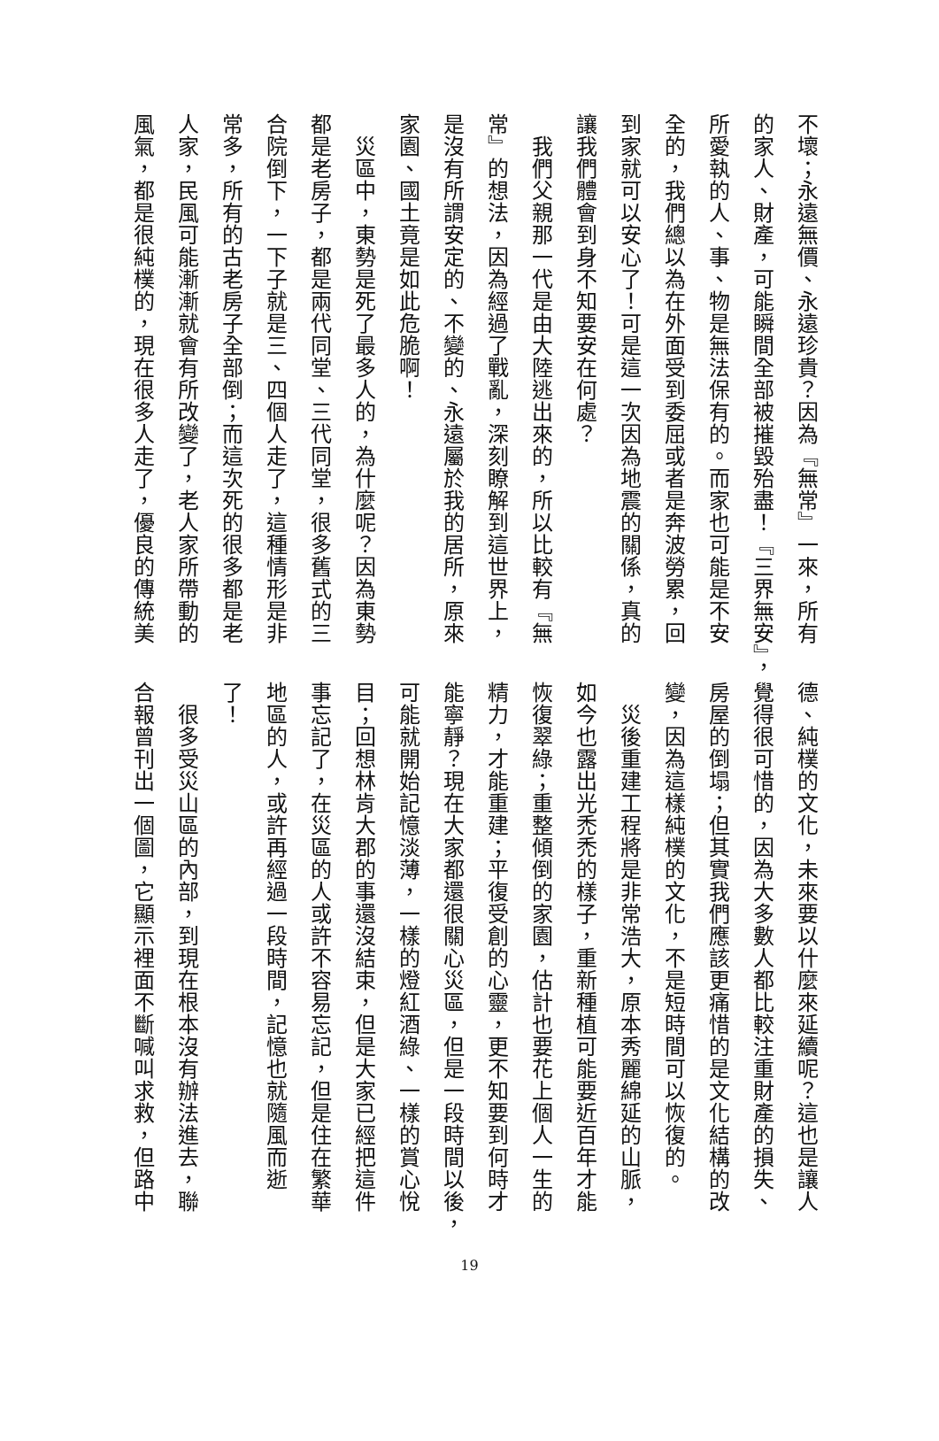不壞；永遠無價、永遠珍貴？因為『無常』一來，所有
的家人、財產，可能瞬間全部被摧毀殆盡！『三界無安』，
所愛執的人、事、物是無法保有的。而家也可能是不安
全的，我們總以為在外面受到委屈或者是奔波勞累，回
到家就可以安心了！可是這一次因為地震的關係，真的
讓我們體會到身不知要安在何處？
　我們父親那一代是由大陸逃出來的，所以比較有『無
常』的想法，因為經過了戰亂，深刻瞭解到這世界上，
是沒有所謂安定的、不變的、永遠屬於我的居所，原來
家園、國土竟是如此危脆啊！
　災區中，東勢是死了最多人的，為什麼呢？因為東勢
都是老房子，都是兩代同堂、三代同堂，很多舊式的三
合院倒下，一下子就是三、四個人走了，這種情形是非
常多，所有的古老房子全部倒；而這次死的很多都是老
人家，民風可能漸漸就會有所改變了，老人家所帶動的
風氣，都是很純樸的，現在很多人走了，優良的傳統美
德、純樸的文化，未來要以什麼來延續呢？這也是讓人
覺得很可惜的，因為大多數人都比較注重財產的損失、
房屋的倒塌；但其實我們應該更痛惜的是文化結構的改
變，因為這樣純樸的文化，不是短時間可以恢復的。
　災後重建工程將是非常浩大，原本秀麗綿延的山脈，
如今也露出光禿禿的樣子，重新種植可能要近百年才能
恢復翠綠；重整傾倒的家園，估計也要花上個人一生的
精力，才能重建；平復受創的心靈，更不知要到何時才
能寧靜？現在大家都還很關心災區，但是一段時間以後，
可能就開始記憶淡薄，一樣的燈紅酒綠、一樣的賞心悅
目；回想林肯大郡的事還沒結束，但是大家已經把這件
事忘記了，在災區的人或許不容易忘記，但是住在繁華
地區的人，或許再經過一段時間，記憶也就隨風而逝
了！
　很多受災山區的內部，到現在根本沒有辦法進去，聯
合報曾刊出一個圖，它顯示裡面不斷喊叫求救，但路中
19